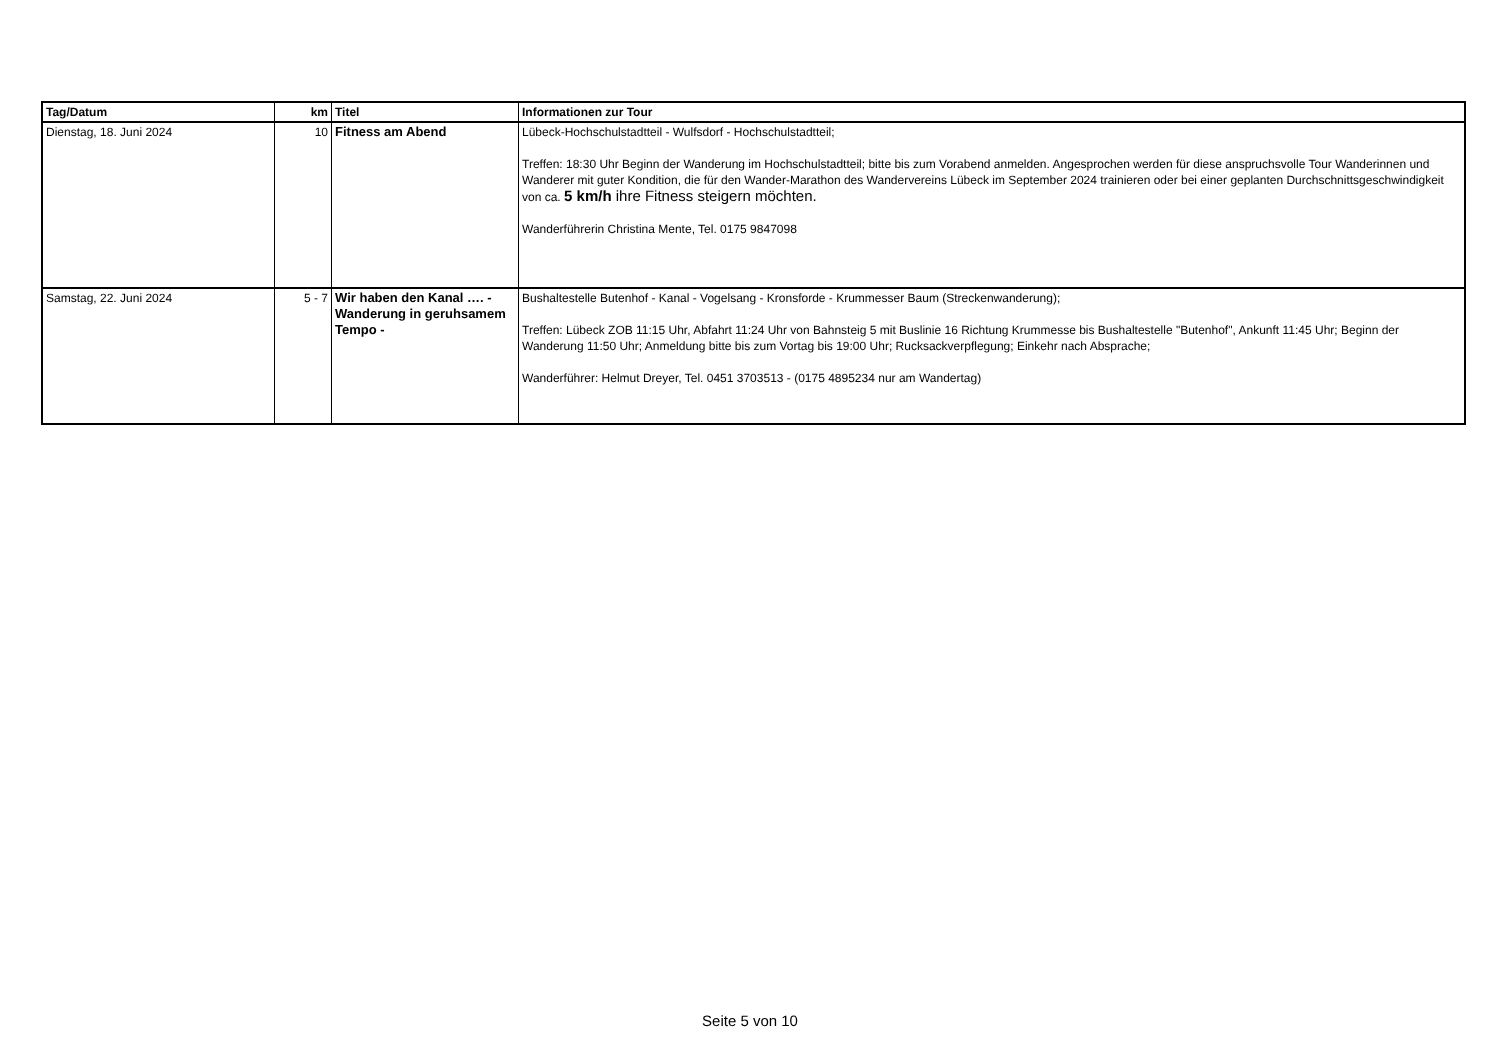| Tag/Datum | km | Titel | Informationen zur Tour |
| --- | --- | --- | --- |
| Dienstag, 18. Juni 2024 | 10 | Fitness am Abend | Lübeck-Hochschulstadtteil - Wulfsdorf - Hochschulstadtteil; Treffen: 18:30 Uhr Beginn der Wanderung im Hochschulstadtteil; bitte bis zum Vorabend anmelden. Angesprochen werden für diese anspruchsvolle Tour Wanderinnen und Wanderer mit guter Kondition, die für den Wander-Marathon des Wandervereins Lübeck im September 2024 trainieren oder bei einer geplanten Durchschnittsgeschwindigkeit von ca. 5 km/h ihre Fitness steigern möchten. Wanderführerin Christina Mente, Tel. 0175 9847098 |
| Samstag, 22. Juni 2024 | 5 - 7 | Wir haben den Kanal …. - Wanderung in geruhsamem Tempo - | Bushaltestelle Butenhof - Kanal - Vogelsang - Kronsforde - Krummesser Baum (Streckenwanderung); Treffen: Lübeck ZOB 11:15 Uhr, Abfahrt 11:24 Uhr von Bahnsteig 5 mit Buslinie 16 Richtung Krummesse bis Bushaltestelle "Butenhof", Ankunft 11:45 Uhr; Beginn der Wanderung 11:50 Uhr; Anmeldung bitte bis zum Vortag bis 19:00 Uhr; Rucksackverpflegung; Einkehr nach Absprache; Wanderführer: Helmut Dreyer, Tel. 0451 3703513 - (0175 4895234 nur am Wandertag) |
Seite 5 von 10